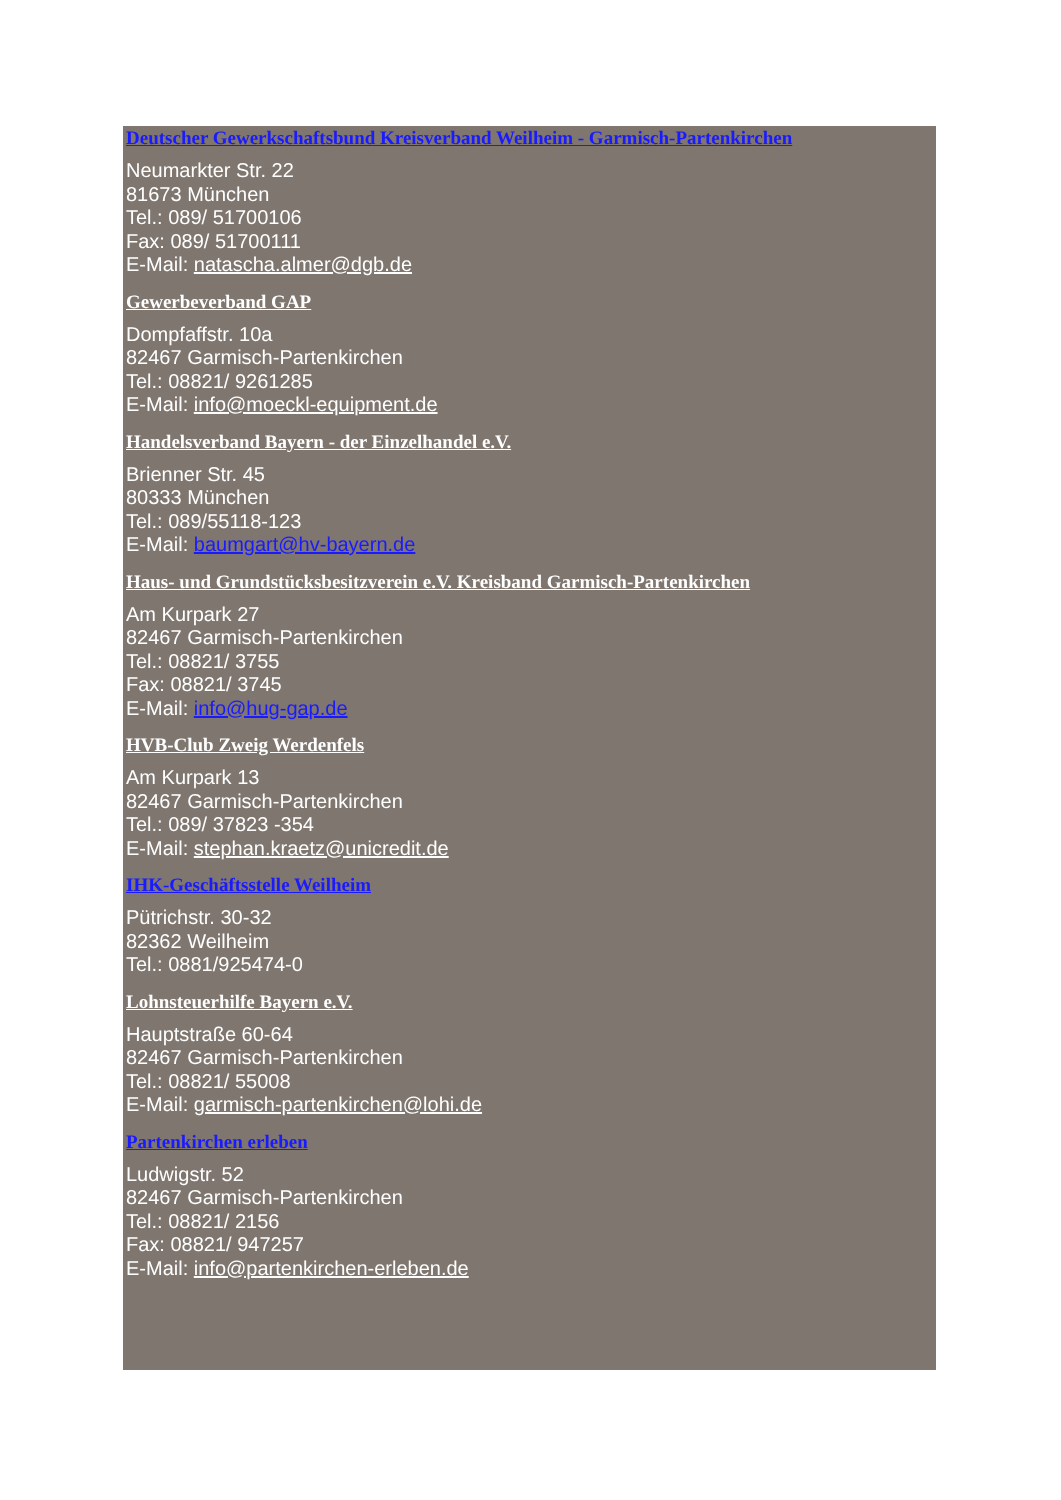Deutscher Gewerkschaftsbund Kreisverband Weilheim - Garmisch-Partenkirchen
Neumarkter Str. 22
81673 München
Tel.: 089/ 51700106
Fax: 089/ 51700111
E-Mail: natascha.almer@dgb.de
Gewerbeverband GAP
Dompfaffstr. 10a
82467 Garmisch-Partenkirchen
Tel.: 08821/ 9261285
E-Mail: info@moeckl-equipment.de
Handelsverband Bayern - der Einzelhandel e.V.
Brienner Str. 45
80333 München
Tel.: 089/55118-123
E-Mail: baumgart@hv-bayern.de
Haus- und Grundstücksbesitzverein e.V. Kreisband Garmisch-Partenkirchen
Am Kurpark 27
82467 Garmisch-Partenkirchen
Tel.: 08821/ 3755
Fax: 08821/ 3745
E-Mail: info@hug-gap.de
HVB-Club Zweig Werdenfels
Am Kurpark 13
82467 Garmisch-Partenkirchen
Tel.: 089/ 37823 -354
E-Mail: stephan.kraetz@unicredit.de
IHK-Geschäftsstelle Weilheim
Pütrichstr. 30-32
82362 Weilheim
Tel.: 0881/925474-0
Lohnsteuerhilfe Bayern e.V.
Hauptstraße 60-64
82467 Garmisch-Partenkirchen
Tel.: 08821/ 55008
E-Mail: garmisch-partenkirchen@lohi.de
Partenkirchen erleben
Ludwigstr. 52
82467 Garmisch-Partenkirchen
Tel.: 08821/ 2156
Fax: 08821/ 947257
E-Mail: info@partenkirchen-erleben.de